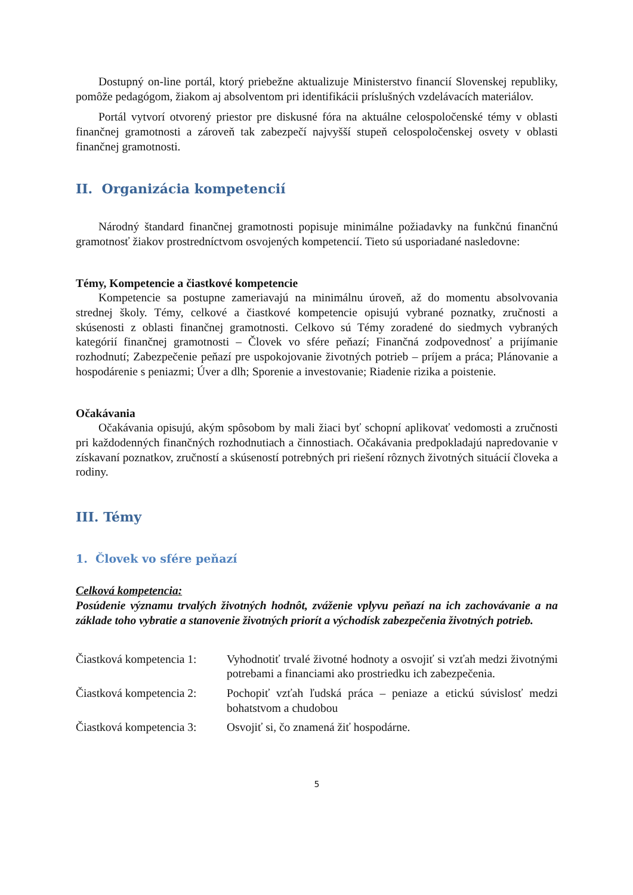Dostupný on-line portál, ktorý priebežne aktualizuje Ministerstvo financií Slovenskej republiky, pomôže pedagógom, žiakom aj absolventom pri identifikácii príslušných vzdelávacích materiálov.
Portál vytvorí otvorený priestor pre diskusné fóra na aktuálne celospoločenské témy v oblasti finančnej gramotnosti a zároveň tak zabezpečí najvyšší stupeň celospoločenskej osvety v oblasti finančnej gramotnosti.
II. Organizácia kompetencií
Národný štandard finančnej gramotnosti popisuje minimálne požiadavky na funkčnú finančnú gramotnosť žiakov prostredníctvom osvojených kompetencií. Tieto sú usporiadané nasledovne:
Témy, Kompetencie a čiastkové kompetencie
Kompetencie sa postupne zameriavajú na minimálnu úroveň, až do momentu absolvovania strednej školy. Témy, celkové a čiastkové kompetencie opisujú vybrané poznatky, zručnosti a skúsenosti z oblasti finančnej gramotnosti. Celkovo sú Témy zoradené do siedmych vybraných kategórií finančnej gramotnosti – Človek vo sfére peňazí; Finančná zodpovednosť a prijímanie rozhodnutí; Zabezpečenie peňazí pre uspokojovanie životných potrieb – príjem a práca; Plánovanie a hospodárenie s peniazmi; Úver a dlh; Sporenie a investovanie; Riadenie rizika a poistenie.
Očakávania
Očakávania opisujú, akým spôsobom by mali žiaci byť schopní aplikovať vedomosti a zručnosti pri každodenných finančných rozhodnutiach a činnostiach. Očakávania predpokladajú napredovanie v získavaní poznatkov, zručností a skúseností potrebných pri riešení rôznych životných situácií človeka a rodiny.
III. Témy
1. Človek vo sfére peňazí
Celková kompetencia:
Posúdenie významu trvalých životných hodnôt, zváženie vplyvu peňazí na ich zachovávanie a na základe toho vybratie a stanovenie životných priorít a východísk zabezpečenia životných potrieb.
Čiastková kompetencia 1:
Vyhodnotiť trvalé životné hodnoty a osvojiť si vzťah medzi životnými potrebami a financiami ako prostriedku ich zabezpečenia.
Čiastková kompetencia 2:
Pochopiť vzťah ľudská práca – peniaze a etickú súvislosť medzi bohatstvom a chudobou
Čiastková kompetencia 3:
Osvojiť si, čo znamená žiť hospodárne.
5